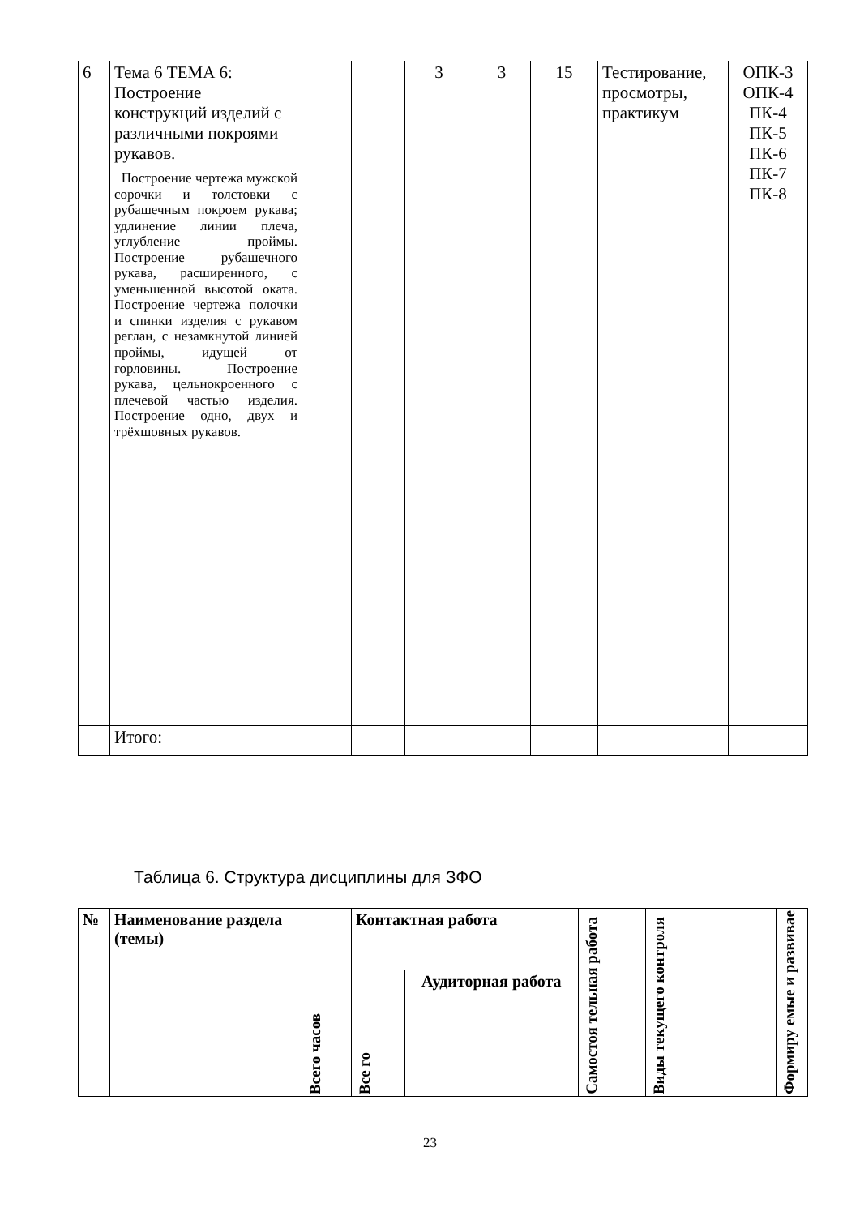| 6 | Тема 6 ТЕМА 6: Построение конструкций изделий с различными покроями рукавов. Построение чертежа мужской сорочки и толстовки с рубашечным покроем рукава; удлинение линии плеча, углубление проймы. Построение рубашечного рукава, расширенного, с уменьшенной высотой оката. Построение чертежа полочки и спинки изделия с рукавом реглан, с незамкнутой линией проймы, идущей от горловины. Построение рукава, цельнокроенного с плечевой частью изделия. Построение одно, двух и трёхшовных рукавов. | | | 3 | 3 | 15 | Тестирование, просмотры, практикум | ОПК-3 ОПК-4 ПК-4 ПК-5 ПК-6 ПК-7 ПК-8 |
| | Итого: | | | | | | | |
Таблица 6. Структура дисциплины для ЗФО
| № | Наименование раздела (темы) | Всего часов | Контактная работа | | Самостоя тельная работа | Виды текущего контроля | Формиру емые и развивае |
| --- | --- | --- | --- | --- | --- | --- | --- |
| | | | Все го | Аудиторная работа | | | |
23